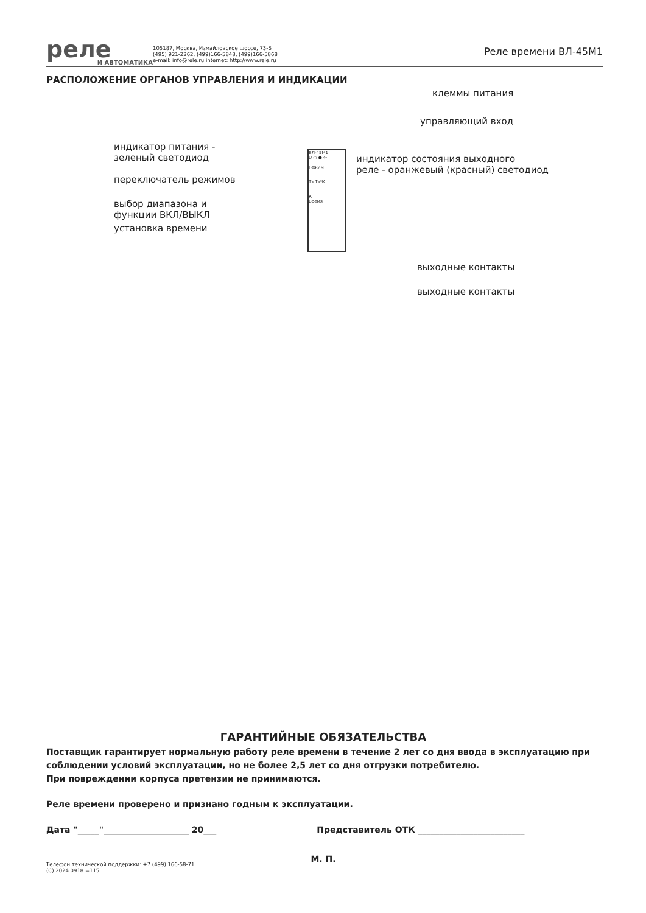реле
И АВТОМАТИКА
105187, Москва, Измайловское шоссе, 73-Б
(495) 921-2262, (499)166-5848, (499)166-5868
e-mail: info@rele.ru internet: http://www.rele.ru
Реле времени ВЛ-45М1
РАСПОЛОЖЕНИЕ ОРГАНОВ УПРАВЛЕНИЯ И ИНДИКАЦИИ
клеммы питания
управляющий вход
индикатор питания -
зеленый светодиод
индикатор состояния выходного
реле - оранжевый (красный) светодиод
переключатель режимов
выбор диапазона и
функции ВКЛ/ВЫКЛ
установка времени
выходные контакты
выходные контакты
ВЛ-45М1
U ○ ● ⇦
Режим
Тз Тз*К
К
Время
ГАРАНТИЙНЫЕ ОБЯЗАТЕЛЬСТВА
Поставщик гарантирует нормальную работу реле времени в течение 2 лет со дня ввода в эксплуатацию при соблюдении условий эксплуатации, но не более 2,5 лет со дня отгрузки потребителю.
При повреждении корпуса претензии не принимаются.
Реле времени проверено и признано годным к эксплуатации.
Дата "_____"____________________ 20___ Представитель ОТК _________________________
М. П.
Телефон технической поддержки: +7 (499) 166-58-71
(C) 2024.0918 =115